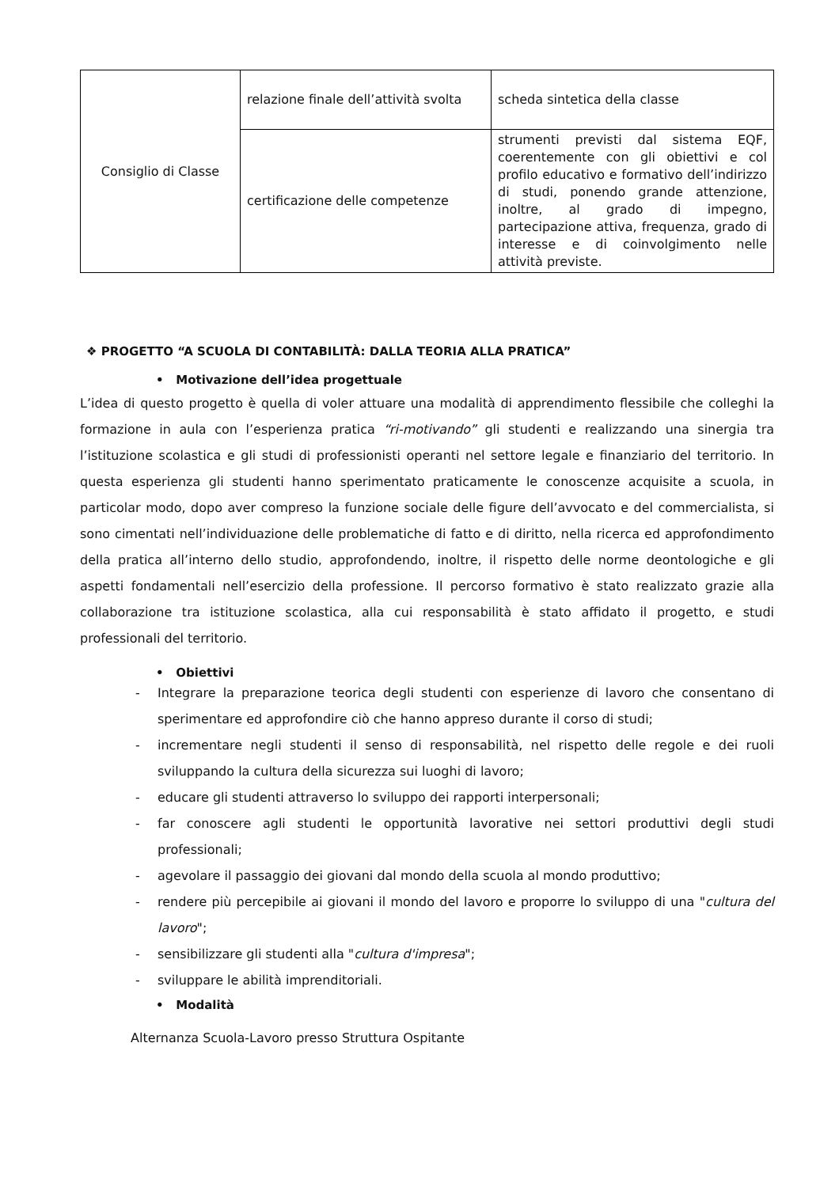| Consiglio di Classe | relazione finale dell’attività svolta | scheda sintetica della classe |
| | certificazione delle competenze | strumenti previsti dal sistema EQF, coerentemente con gli obiettivi e col profilo educativo e formativo dell’indirizzo di studi, ponendo grande attenzione, inoltre, al grado di impegno, partecipazione attiva, frequenza, grado di interesse e di coinvolgimento nelle attività previste. |
❖ PROGETTO “A SCUOLA DI CONTABILITÀ: DALLA TEORIA ALLA PRATICA”
• Motivazione dell’idea progettuale
L’idea di questo progetto è quella di voler attuare una modalità di apprendimento flessibile che colleghi la formazione in aula con l’esperienza pratica “ri-motivando” gli studenti e realizzando una sinergia tra l’istituzione scolastica e gli studi di professionisti operanti nel settore legale e finanziario del territorio. In questa esperienza gli studenti hanno sperimentato praticamente le conoscenze acquisite a scuola, in particolar modo, dopo aver compreso la funzione sociale delle figure dell’avvocato e del commercialista, si sono cimentati nell’individuazione delle problematiche di fatto e di diritto, nella ricerca ed approfondimento della pratica all’interno dello studio, approfondendo, inoltre, il rispetto delle norme deontologiche e gli aspetti fondamentali nell’esercizio della professione. Il percorso formativo è stato realizzato grazie alla collaborazione tra istituzione scolastica, alla cui responsabilità è stato affidato il progetto, e studi professionali del territorio.
• Obiettivi
- Integrare la preparazione teorica degli studenti con esperienze di lavoro che consentano di sperimentare ed approfondire ciò che hanno appreso durante il corso di studi;
- incrementare negli studenti il senso di responsabilità, nel rispetto delle regole e dei ruoli sviluppando la cultura della sicurezza sui luoghi di lavoro;
- educare gli studenti attraverso lo sviluppo dei rapporti interpersonali;
- far conoscere agli studenti le opportunità lavorative nei settori produttivi degli studi professionali;
- agevolare il passaggio dei giovani dal mondo della scuola al mondo produttivo;
- rendere più percepibile ai giovani il mondo del lavoro e proporre lo sviluppo di una "cultura del lavoro";
- sensibilizzare gli studenti alla "cultura d'impresa";
- sviluppare le abilità imprenditoriali.
• Modalità
Alternanza Scuola-Lavoro presso Struttura Ospitante